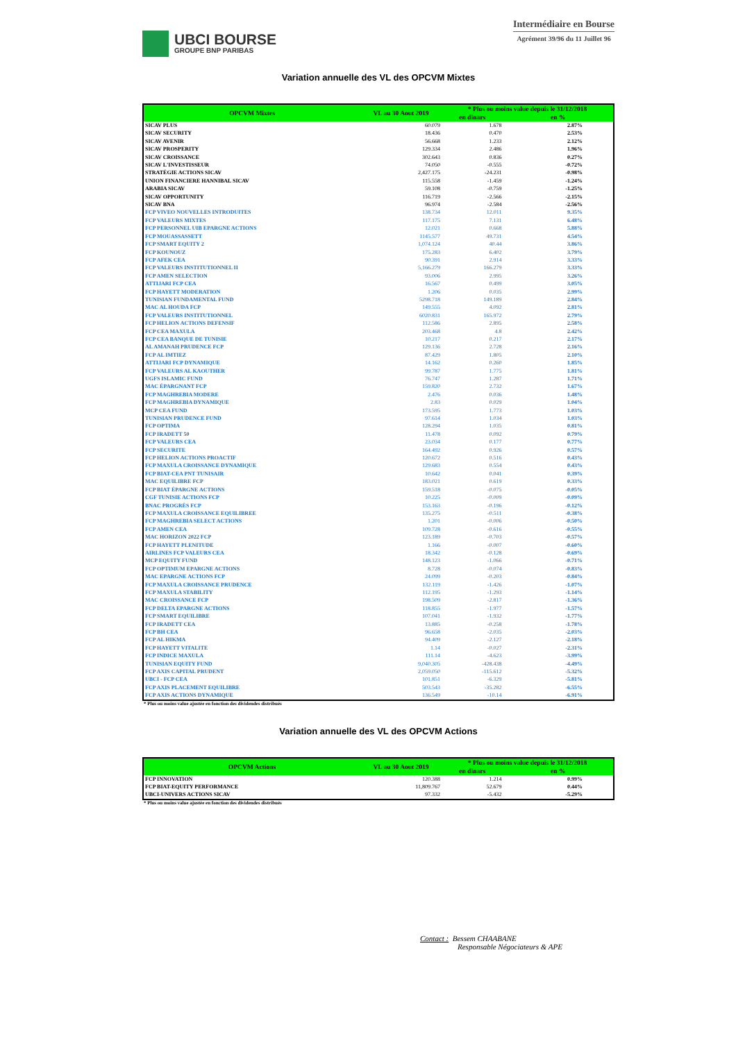UBCI BOURSE
GROUPE BNP PARIBAS
Intermédiaire en Bourse
Agrément 39/96 du 11 Juillet 96
Variation annuelle des VL des OPCVM Mixtes
| OPCVM Mixtes | VL au 30 Aout 2019 | * Plus ou moins value depuis le 31/12/2018 | |
| --- | --- | --- | --- |
| | | en dinars | en % |
| SICAV PLUS | 60.079 | 1.678 | 2.87% |
| SICAV SECURITY | 18.436 | 0.470 | 2.53% |
| SICAV AVENIR | 56.668 | 1.233 | 2.12% |
| SICAV PROSPERITY | 129.334 | 2.486 | 1.96% |
| SICAV CROISSANCE | 302.643 | 0.836 | 0.27% |
| SICAV L'INVESTISSEUR | 74.050 | -0.555 | -0.72% |
| STRATÉGIE ACTIONS SICAV | 2,427.175 | -24.231 | -0.98% |
| UNION FINANCIERE HANNIBAL SICAV | 115.558 | -1.459 | -1.24% |
| ARABIA SICAV | 59.108 | -0.759 | -1.25% |
| SICAV OPPORTUNITY | 116.719 | -2.566 | -2.15% |
| SICAV BNA | 96.974 | -2.584 | -2.56% |
| FCP VIVEO NOUVELLES INTRODUITES | 138.734 | 12.011 | 9.35% |
| FCP VALEURS MIXTES | 117.175 | 7.131 | 6.48% |
| FCP PERSONNEL UIB EPARGNE ACTIONS | 12.021 | 0.668 | 5.88% |
| FCP MOUASSASSETT | 1145.577 | 49.731 | 4.54% |
| FCP SMART EQUITY 2 | 1,074.124 | 40.44 | 3.86% |
| FCP KOUNOUZ | 175.283 | 6.402 | 3.79% |
| FCP AFEK CEA | 90.391 | 2.914 | 3.33% |
| FCP VALEURS INSTITUTIONNEL II | 5,166.279 | 166.279 | 3.33% |
| FCP AMEN SELECTION | 93.006 | 2.995 | 3.26% |
| ATTIJARI FCP CEA | 16.567 | 0.499 | 3.05% |
| FCP HAYETT MODERATION | 1.206 | 0.035 | 2.99% |
| TUNISIAN FUNDAMENTAL FUND | 5298.718 | 149.189 | 2.84% |
| MAC AL HOUDA FCP | 149.555 | 4.092 | 2.81% |
| FCP VALEURS INSTITUTIONNEL | 6020.831 | 165.972 | 2.79% |
| FCP HELION ACTIONS DEFENSIF | 112.586 | 2.895 | 2.58% |
| FCP CEA MAXULA | 203.468 | 4.8 | 2.42% |
| FCP CEA BANQUE DE TUNISIE | 10.217 | 0.217 | 2.17% |
| AL AMANAH PRUDENCE FCP | 129.136 | 2.728 | 2.16% |
| FCP AL IMTIEZ | 87.429 | 1.805 | 2.10% |
| ATTIJARI FCP DYNAMIQUE | 14.162 | 0.260 | 1.85% |
| FCP VALEURS AL KAOUTHER | 99.787 | 1.775 | 1.81% |
| UGFS ISLAMIC FUND | 76.747 | 1.287 | 1.71% |
| MAC ÉPARGNANT FCP | 159.820 | 2.732 | 1.67% |
| FCP MAGHREBIA MODERE | 2.476 | 0.036 | 1.48% |
| FCP MAGHREBIA DYNAMIQUE | 2.83 | 0.029 | 1.04% |
| MCP CEA FUND | 173.595 | 1.773 | 1.03% |
| TUNISIAN PRUDENCE FUND | 97.614 | 1.034 | 1.03% |
| FCP OPTIMA | 128.294 | 1.035 | 0.81% |
| FCP IRADETT 50 | 11.478 | 0.092 | 0.79% |
| FCP VALEURS CEA | 23.034 | 0.177 | 0.77% |
| FCP SECURITE | 164.492 | 0.926 | 0.57% |
| FCP HELION ACTIONS PROACTIF | 120.672 | 0.516 | 0.43% |
| FCP MAXULA CROISSANCE DYNAMIQUE | 129.683 | 0.554 | 0.43% |
| FCP BIAT-CEA PNT TUNISAIR | 10.642 | 0.041 | 0.39% |
| MAC EQUILIBRE FCP | 183.021 | 0.619 | 0.33% |
| FCP BIAT ÉPARGNE ACTIONS | 159.518 | -0.075 | -0.05% |
| CGF TUNISIE ACTIONS FCP | 10.225 | -0.009 | -0.09% |
| BNAC PROGRÈS FCP | 153.163 | -0.196 | -0.12% |
| FCP MAXULA CROISSANCE EQUILIBREE | 135.275 | -0.511 | -0.38% |
| FCP MAGHREBIA SELECT ACTIONS | 1.201 | -0.006 | -0.50% |
| FCP AMEN CEA | 109.728 | -0.616 | -0.55% |
| MAC HORIZON 2022 FCP | 123.189 | -0.703 | -0.57% |
| FCP HAYETT PLENITUDE | 1.166 | -0.007 | -0.60% |
| AIRLINES FCP VALEURS CEA | 18.342 | -0.128 | -0.69% |
| MCP EQUITY FUND | 148.123 | -1.066 | -0.71% |
| FCP OPTIMUM EPARGNE ACTIONS | 8.728 | -0.074 | -0.83% |
| MAC EPARGNE ACTIONS FCP | 24.099 | -0.203 | -0.84% |
| FCP MAXULA CROISSANCE PRUDENCE | 132.119 | -1.426 | -1.07% |
| FCP MAXULA STABILITY | 112.195 | -1.293 | -1.14% |
| MAC CROISSANCE FCP | 198.509 | -2.817 | -1.36% |
| FCP DELTA EPARGNE ACTIONS | 118.855 | -1.977 | -1.57% |
| FCP SMART EQUILIBRE | 107.041 | -1.932 | -1.77% |
| FCP IRADETT CEA | 13.885 | -0.258 | -1.78% |
| FCP BH CEA | 96.658 | -2.035 | -2.03% |
| FCP AL HIKMA | 94.409 | -2.127 | -2.18% |
| FCP HAYETT VITALITE | 1.14 | -0.027 | -2.31% |
| FCP INDICE MAXULA | 111.14 | -4.623 | -3.99% |
| TUNISIAN EQUITY FUND | 9,040.305 | -428.438 | -4.49% |
| FCP AXIS CAPITAL PRUDENT | 2,059.050 | -115.612 | -5.32% |
| UBCI - FCP CEA | 101.851 | -6.329 | -5.81% |
| FCP AXIS PLACEMENT EQUILIBRE | 503.543 | -35.282 | -6.55% |
| FCP AXIS ACTIONS DYNAMIQUE | 136.549 | -10.14 | -6.91% |
* Plus ou moins value ajustée en fonction des dividendes distribués
Variation annuelle des VL des OPCVM Actions
| OPCVM Actions | VL au 30 Aout 2019 | * Plus ou moins value depuis le 31/12/2018 | |
| --- | --- | --- | --- |
| | | en dinars | en % |
| FCP INNOVATION | 120.388 | 1.214 | 0.99% |
| FCP BIAT-EQUITY PERFORMANCE | 11,809.767 | 52.679 | 0.44% |
| UBCI-UNIVERS ACTIONS SICAV | 97.332 | -5.432 | -5.29% |
* Plus ou moins value ajustée en fonction des dividendes distribués
Contact : Bessem CHAABANE
Responsable Négociateurs & APE